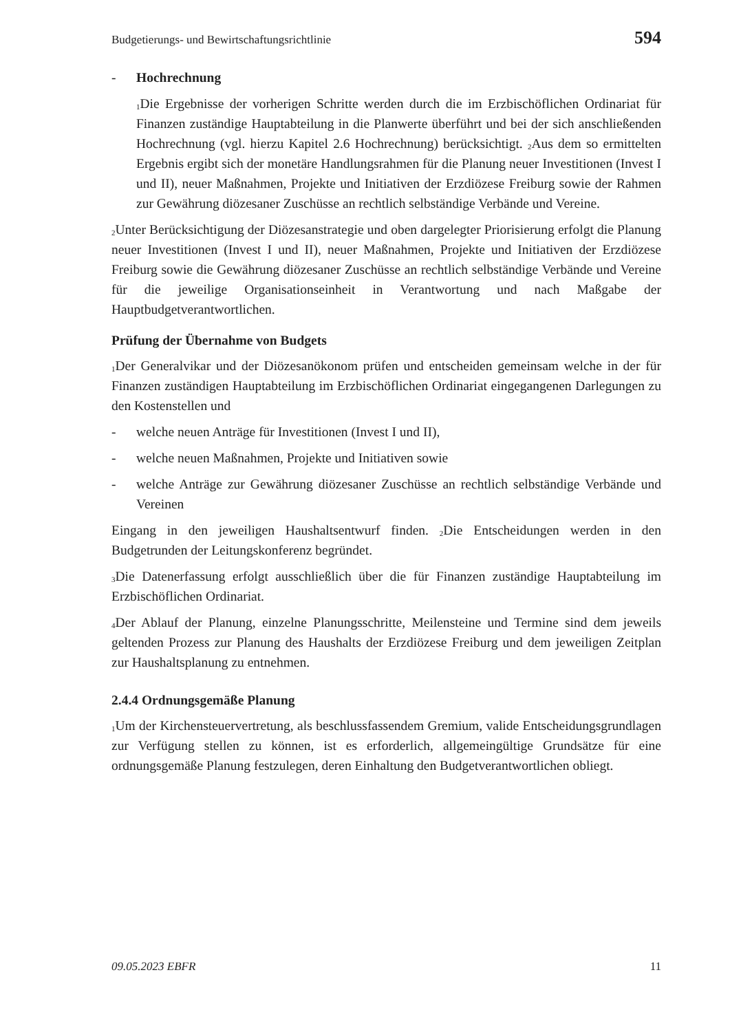Budgetierungs- und Bewirtschaftungsrichtlinie 594
- Hochrechnung
<sub>1</sub>Die Ergebnisse der vorherigen Schritte werden durch die im Erzbischöflichen Ordinariat für Finanzen zuständige Hauptabteilung in die Planwerte überführt und bei der sich anschließenden Hochrechnung (vgl. hierzu Kapitel 2.6 Hochrechnung) berücksichtigt. <sub>2</sub>Aus dem so ermittelten Ergebnis ergibt sich der monetäre Handlungsrahmen für die Planung neuer Investitionen (Invest I und II), neuer Maßnahmen, Projekte und Initiativen der Erzdiözese Freiburg sowie der Rahmen zur Gewährung diözesaner Zuschüsse an rechtlich selbständige Verbände und Vereine.
<sub>2</sub>Unter Berücksichtigung der Diözesanstrategie und oben dargelegter Priorisierung erfolgt die Planung neuer Investitionen (Invest I und II), neuer Maßnahmen, Projekte und Initiativen der Erzdiözese Freiburg sowie die Gewährung diözesaner Zuschüsse an rechtlich selbständige Verbände und Vereine für die jeweilige Organisationseinheit in Verantwortung und nach Maßgabe der Hauptbudgetverantwortlichen.
Prüfung der Übernahme von Budgets
<sub>1</sub>Der Generalvikar und der Diözesanökonom prüfen und entscheiden gemeinsam welche in der für Finanzen zuständigen Hauptabteilung im Erzbischöflichen Ordinariat eingegangenen Darlegungen zu den Kostenstellen und
- welche neuen Anträge für Investitionen (Invest I und II),
- welche neuen Maßnahmen, Projekte und Initiativen sowie
- welche Anträge zur Gewährung diözesaner Zuschüsse an rechtlich selbständige Verbände und Vereinen
Eingang in den jeweiligen Haushaltsentwurf finden. <sub>2</sub>Die Entscheidungen werden in den Budgetrunden der Leitungskonferenz begründet.
<sub>3</sub>Die Datenerfassung erfolgt ausschließlich über die für Finanzen zuständige Hauptabteilung im Erzbischöflichen Ordinariat.
<sub>4</sub>Der Ablauf der Planung, einzelne Planungsschritte, Meilensteine und Termine sind dem jeweils geltenden Prozess zur Planung des Haushalts der Erzdiözese Freiburg und dem jeweiligen Zeitplan zur Haushaltsplanung zu entnehmen.
2.4.4 Ordnungsgemäße Planung
<sub>1</sub>Um der Kirchensteuervertretung, als beschlussfassendem Gremium, valide Entscheidungsgrundlagen zur Verfügung stellen zu können, ist es erforderlich, allgemeingültige Grundsätze für eine ordnungsgemäße Planung festzulegen, deren Einhaltung den Budgetverantwortlichen obliegt.
09.05.2023 EBFR 11